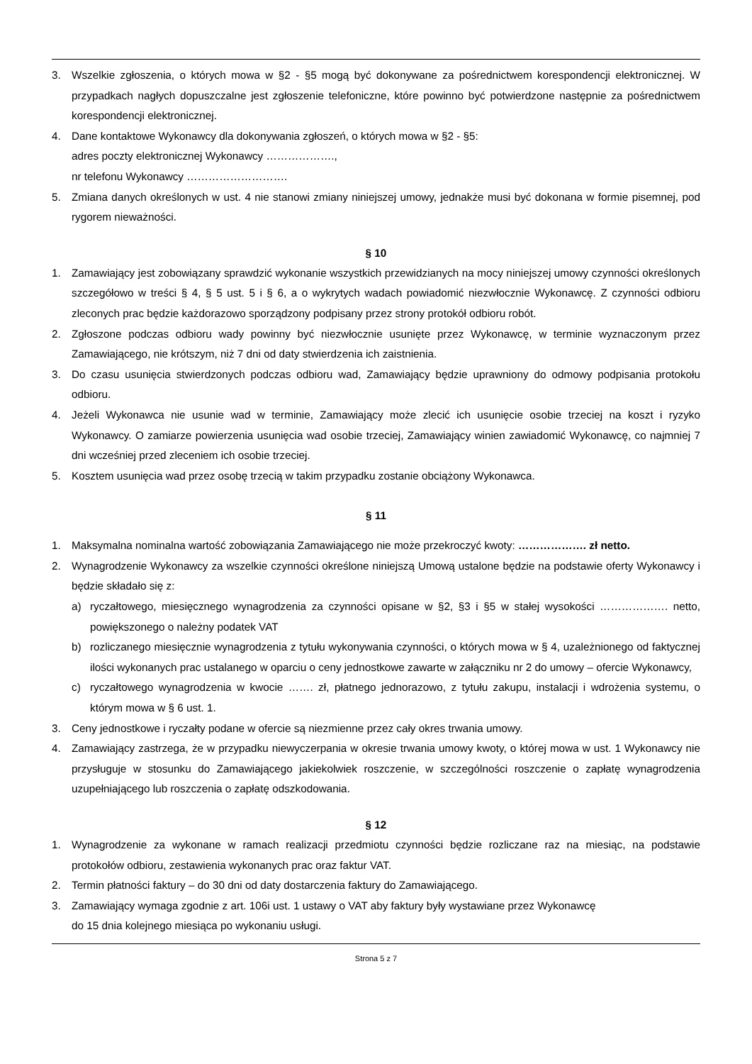3. Wszelkie zgłoszenia, o których mowa w §2 - §5 mogą być dokonywane za pośrednictwem korespondencji elektronicznej. W przypadkach nagłych dopuszczalne jest zgłoszenie telefoniczne, które powinno być potwierdzone następnie za pośrednictwem korespondencji elektronicznej.
4. Dane kontaktowe Wykonawcy dla dokonywania zgłoszeń, o których mowa w §2 - §5:
adres poczty elektronicznej Wykonawcy ……………….,
nr telefonu Wykonawcy ……………………….
5. Zmiana danych określonych w ust. 4 nie stanowi zmiany niniejszej umowy, jednakże musi być dokonana w formie pisemnej, pod rygorem nieważności.
§ 10
1. Zamawiający jest zobowiązany sprawdzić wykonanie wszystkich przewidzianych na mocy niniejszej umowy czynności określonych szczegółowo w treści § 4, § 5 ust. 5 i § 6, a o wykrytych wadach powiadomić niezwłocznie Wykonawcę. Z czynności odbioru zleconych prac będzie każdorazowo sporządzony podpisany przez strony protokół odbioru robót.
2. Zgłoszone podczas odbioru wady powinny być niezwłocznie usunięte przez Wykonawcę, w terminie wyznaczonym przez Zamawiającego, nie krótszym, niż 7 dni od daty stwierdzenia ich zaistnienia.
3. Do czasu usunięcia stwierdzonych podczas odbioru wad, Zamawiający będzie uprawniony do odmowy podpisania protokołu odbioru.
4. Jeżeli Wykonawca nie usunie wad w terminie, Zamawiający może zlecić ich usunięcie osobie trzeciej na koszt i ryzyko Wykonawcy. O zamiarze powierzenia usunięcia wad osobie trzeciej, Zamawiający winien zawiadomić Wykonawcę, co najmniej 7 dni wcześniej przed zleceniem ich osobie trzeciej.
5. Kosztem usunięcia wad przez osobę trzecią w takim przypadku zostanie obciążony Wykonawca.
§ 11
1. Maksymalna nominalna wartość zobowiązania Zamawiającego nie może przekroczyć kwoty: ………………. zł netto.
2. Wynagrodzenie Wykonawcy za wszelkie czynności określone niniejszą Umową ustalone będzie na podstawie oferty Wykonawcy i będzie składało się z:
a) ryczałtowego, miesięcznego wynagrodzenia za czynności opisane w §2, §3 i §5 w stałej wysokości ………………. netto, powiększonego o należny podatek VAT
b) rozliczanego miesięcznie wynagrodzenia z tytułu wykonywania czynności, o których mowa w § 4, uzależnionego od faktycznej ilości wykonanych prac ustalanego w oparciu o ceny jednostkowe zawarte w załączniku nr 2 do umowy – ofercie Wykonawcy,
c) ryczałtowego wynagrodzenia w kwocie ……. zł, płatnego jednorazowo, z tytułu zakupu, instalacji i wdrożenia systemu, o którym mowa w § 6 ust. 1.
3. Ceny jednostkowe i ryczałty podane w ofercie są niezmienne przez cały okres trwania umowy.
4. Zamawiający zastrzega, że w przypadku niewyczerpania w okresie trwania umowy kwoty, o której mowa w ust. 1 Wykonawcy nie przysługuje w stosunku do Zamawiającego jakiekolwiek roszczenie, w szczególności roszczenie o zapłatę wynagrodzenia uzupełniającego lub roszczenia o zapłatę odszkodowania.
§ 12
1. Wynagrodzenie za wykonane w ramach realizacji przedmiotu czynności będzie rozliczane raz na miesiąc, na podstawie protokołów odbioru, zestawienia wykonanych prac oraz faktur VAT.
2. Termin płatności faktury – do 30 dni od daty dostarczenia faktury do Zamawiającego.
3. Zamawiający wymaga zgodnie z art. 106i ust. 1 ustawy o VAT aby faktury były wystawiane przez Wykonawcę
do 15 dnia kolejnego miesiąca po wykonaniu usługi.
Strona 5 z 7